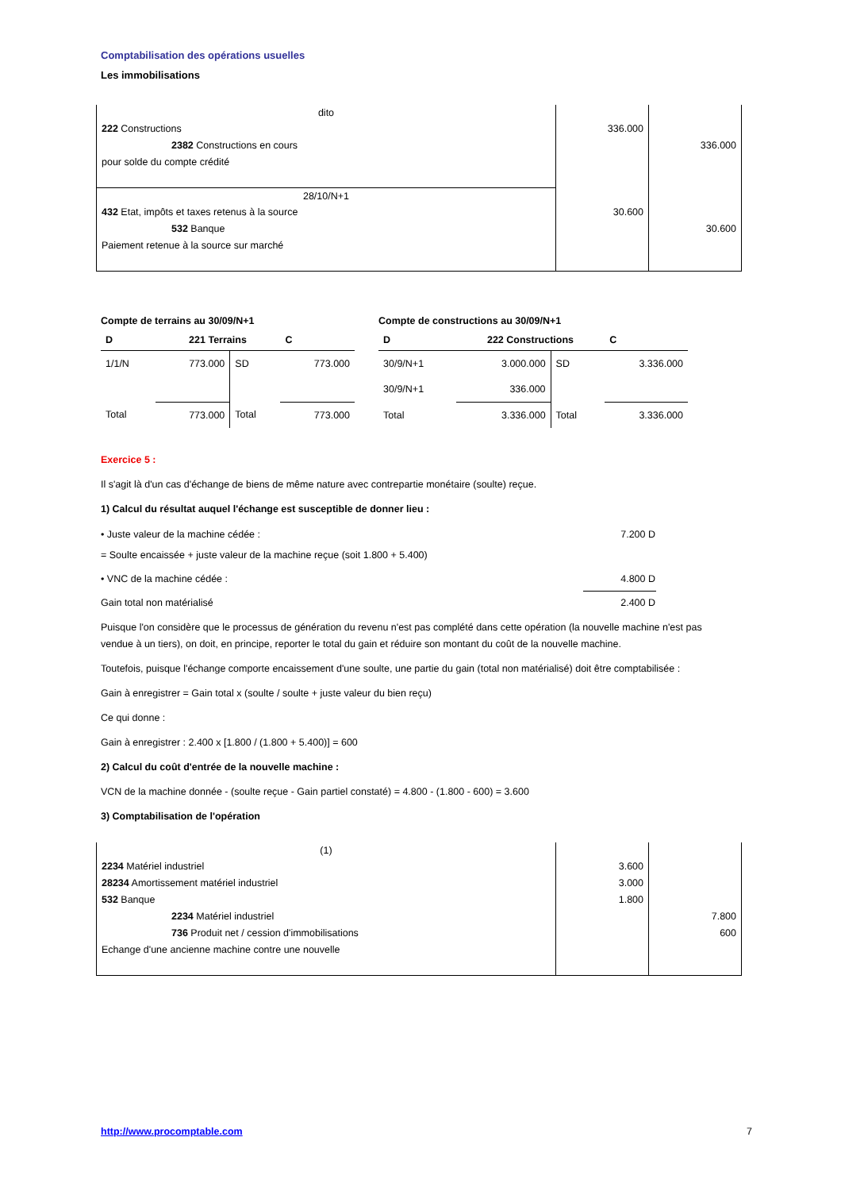Comptabilisation des opérations usuelles
Les immobilisations
| dito | | |
| 222 Constructions 2382 Constructions en cours pour solde du compte crédité | 336.000 | 336.000 |
| 28/10/N+1 | | |
| 432 Etat, impôts et taxes retenus à la source 532 Banque Paiement retenue à la source sur marché | 30.600 | 30.600 |
Compte de terrains au 30/09/N+1
| D | 221 Terrains | | C |
| --- | --- | --- | --- |
| 1/1/N | 773.000 | SD | 773.000 |
| Total | 773.000 | Total | 773.000 |
Compte de constructions au 30/09/N+1
| D | 222 Constructions | | C |
| --- | --- | --- | --- |
| 30/9/N+1 | 3.000.000 | SD | 3.336.000 |
| 30/9/N+1 | 336.000 | | |
| Total | 3.336.000 | Total | 3.336.000 |
Exercice 5 :
Il s'agit là d'un cas d'échange de biens de même nature avec contrepartie monétaire (soulte) reçue.
1) Calcul du résultat auquel l'échange est susceptible de donner lieu :
| • Juste valeur de la machine cédée : | 7.200 D |
| = Soulte encaissée + juste valeur de la machine reçue (soit 1.800 + 5.400) | |
| • VNC de la machine cédée : | 4.800 D |
| Gain total non matérialisé | 2.400 D |
Puisque l'on considère que le processus de génération du revenu n'est pas complété dans cette opération (la nouvelle machine n'est pas vendue à un tiers), on doit, en principe, reporter le total du gain et réduire son montant du coût de la nouvelle machine.
Toutefois, puisque l'échange comporte encaissement d'une soulte, une partie du gain (total non matérialisé) doit être comptabilisée :
Gain à enregistrer = Gain total x (soulte / soulte + juste valeur du bien reçu)
Ce qui donne :
Gain à enregistrer : 2.400 x [1.800 / (1.800 + 5.400)] = 600
2) Calcul du coût d'entrée de la nouvelle machine :
VCN de la machine donnée - (soulte reçue - Gain partiel constaté) = 4.800 - (1.800 - 600) = 3.600
3) Comptabilisation de l'opération
| (1) | | |
| 2234 Matériel industriel 28234 Amortissement matériel industriel 532 Banque 2234 Matériel industriel 736 Produit net / cession d'immobilisations Echange d'une ancienne machine contre une nouvelle | 3.600 3.000 1.800 | 7.800 600 |
http://www.procomptable.com 7